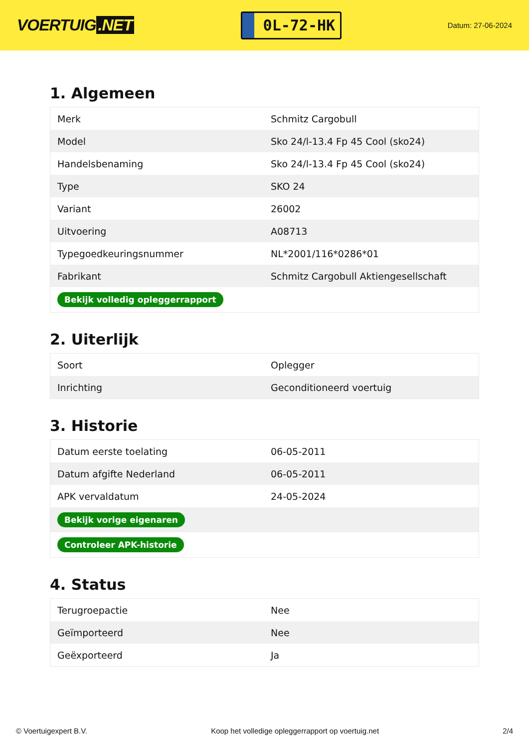VOERTUIG.NET
0L-72-HK
Datum: 27-06-2024
1. Algemeen
| Merk | Schmitz Cargobull |
| Model | Sko 24/l-13.4 Fp 45 Cool (sko24) |
| Handelsbenaming | Sko 24/l-13.4 Fp 45 Cool (sko24) |
| Type | SKO 24 |
| Variant | 26002 |
| Uitvoering | A08713 |
| Typegoedkeuringsnummer | NL*2001/116*0286*01 |
| Fabrikant | Schmitz Cargobull Aktiengesellschaft |
| Bekijk volledig opleggerrapport | |
2. Uiterlijk
| Soort | Oplegger |
| Inrichting | Geconditioneerd voertuig |
3. Historie
| Datum eerste toelating | 06-05-2011 |
| Datum afgifte Nederland | 06-05-2011 |
| APK vervaldatum | 24-05-2024 |
| Bekijk vorige eigenaren | |
| Controleer APK-historie | |
4. Status
| Terugroepactie | Nee |
| Geïmporteerd | Nee |
| Geëxporteerd | Ja |
© Voertuigexpert B.V. Koop het volledige opleggerrapport op voertuig.net 2/4